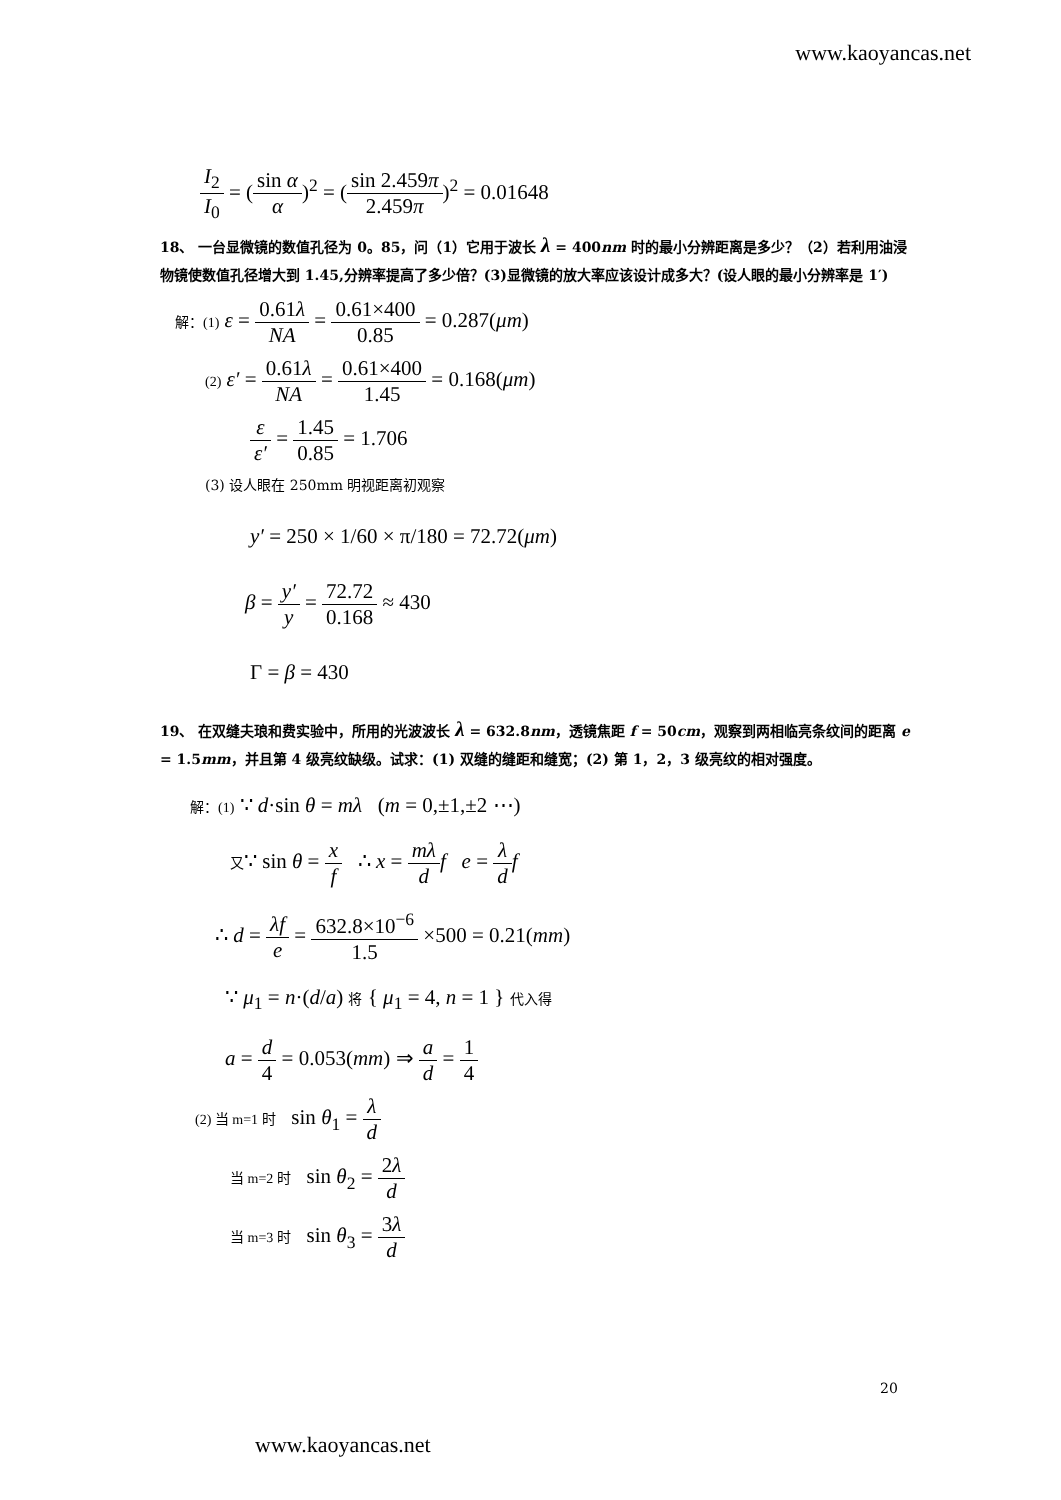www.kaoyancas.net
I<sub>2</sub> I<sub>0</sub> = (sin α α)<sup>2</sup> = (sin 2.459π 2.459π)<sup>2</sup> = 0.01648
18、 一台显微镜的数值孔径为 0。85，问（1）它用于波长 λ = 400nm 时的最小分辨距离是多少？（2）若利用油浸物镜使数值孔径增大到 1.45,分辨率提高了多少倍？(3)显微镜的放大率应该设计成多大？(设人眼的最小分辨率是 1′)
解：(1) ε = 0.61λ NA = 0.61×400 0.85 = 0.287(μm)
(2) ε′ = 0.61λ NA = 0.61×400 1.45 = 0.168(μm)
ε ε′ = 1.45 0.85 = 1.706
(3) 设人眼在 250mm 明视距离初观察
y′ = 250 × 1/60 × π/180 = 72.72(μm)
β = y′ y = 72.72 0.168 ≈ 430
Γ = β = 430
19、 在双缝夫琅和费实验中，所用的光波波长 λ = 632.8nm，透镜焦距 f = 50cm，观察到两相临亮条纹间的距离 e = 1.5mm，并且第 4 级亮纹缺级。试求：(1) 双缝的缝距和缝宽；(2) 第 1，2，3 级亮纹的相对强度。
解：(1) ∵ d·sin θ = mλ (m = 0,±1,±2 ⋯)
又∵ sin θ = x f ∴ x = mλ d f e = λ d f
∴ d = λf e = 632.8×10<sup>−6</sup> 1.5 ×500 = 0.21(mm)
∵ μ<sub>1</sub> = n·(d/a) 将 { μ<sub>1</sub> = 4, n = 1 } 代入得
a = d 4 = 0.053(mm) ⇒ a d = 1 4
(2) 当 m=1 时 sin θ<sub>1</sub> = λ d
当 m=2 时 sin θ<sub>2</sub> = 2λ d
当 m=3 时 sin θ<sub>3</sub> = 3λ d
20
www.kaoyancas.net